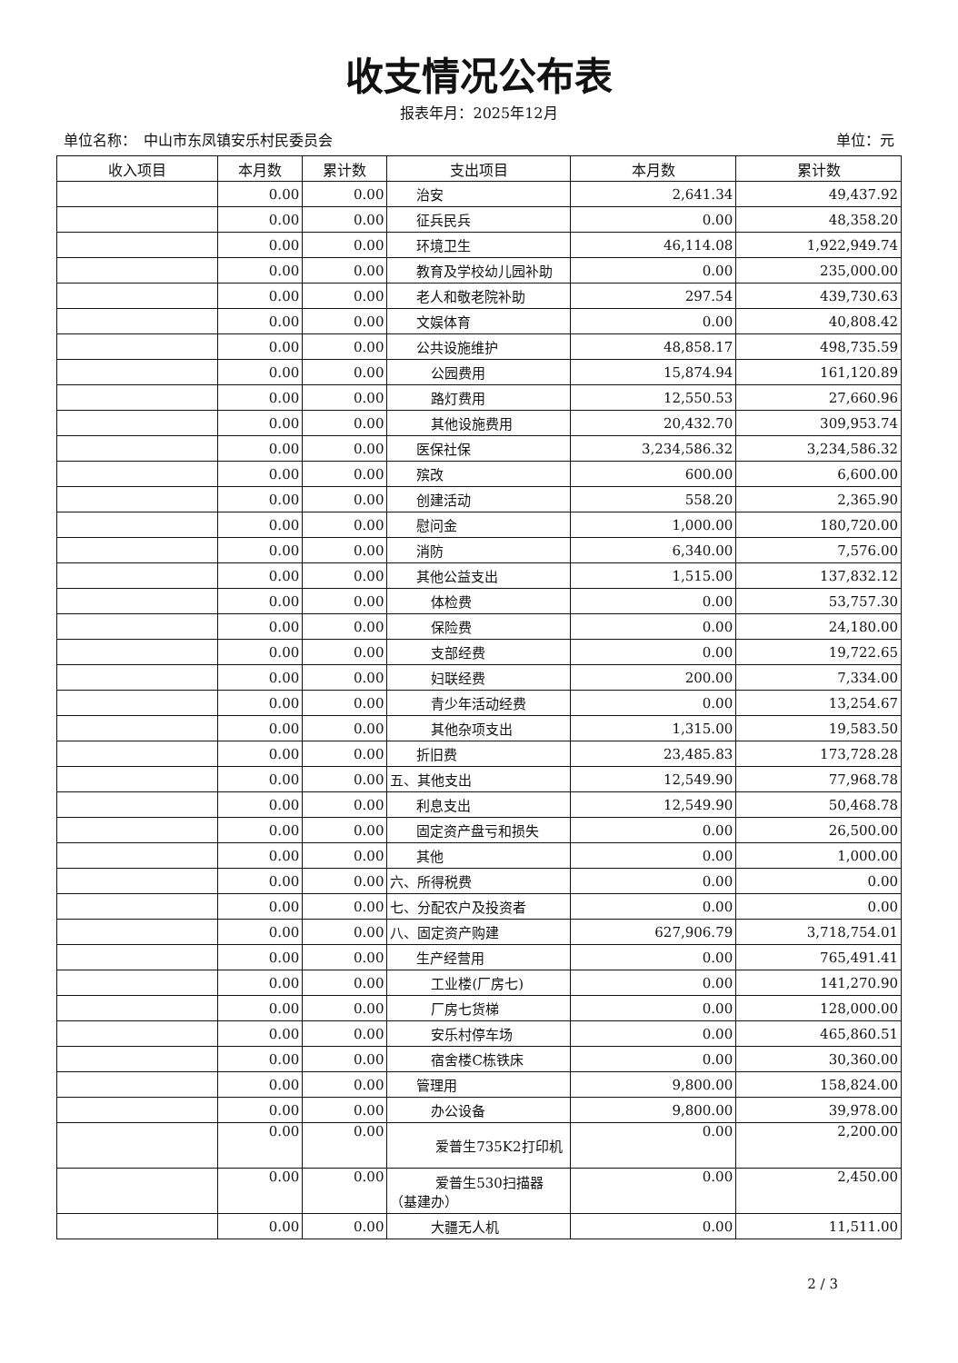收支情况公布表
报表年月：2025年12月
单位名称：　中山市东凤镇安乐村民委员会 单位：元
| 收入项目 | 本月数 | 累计数 | 支出项目 | 本月数 | 累计数 |
| --- | --- | --- | --- | --- | --- |
| | 0.00 | 0.00 | 治安 | 2,641.34 | 49,437.92 |
| | 0.00 | 0.00 | 征兵民兵 | 0.00 | 48,358.20 |
| | 0.00 | 0.00 | 环境卫生 | 46,114.08 | 1,922,949.74 |
| | 0.00 | 0.00 | 教育及学校幼儿园补助 | 0.00 | 235,000.00 |
| | 0.00 | 0.00 | 老人和敬老院补助 | 297.54 | 439,730.63 |
| | 0.00 | 0.00 | 文娱体育 | 0.00 | 40,808.42 |
| | 0.00 | 0.00 | 公共设施维护 | 48,858.17 | 498,735.59 |
| | 0.00 | 0.00 | 公园费用 | 15,874.94 | 161,120.89 |
| | 0.00 | 0.00 | 路灯费用 | 12,550.53 | 27,660.96 |
| | 0.00 | 0.00 | 其他设施费用 | 20,432.70 | 309,953.74 |
| | 0.00 | 0.00 | 医保社保 | 3,234,586.32 | 3,234,586.32 |
| | 0.00 | 0.00 | 殡改 | 600.00 | 6,600.00 |
| | 0.00 | 0.00 | 创建活动 | 558.20 | 2,365.90 |
| | 0.00 | 0.00 | 慰问金 | 1,000.00 | 180,720.00 |
| | 0.00 | 0.00 | 消防 | 6,340.00 | 7,576.00 |
| | 0.00 | 0.00 | 其他公益支出 | 1,515.00 | 137,832.12 |
| | 0.00 | 0.00 | 体检费 | 0.00 | 53,757.30 |
| | 0.00 | 0.00 | 保险费 | 0.00 | 24,180.00 |
| | 0.00 | 0.00 | 支部经费 | 0.00 | 19,722.65 |
| | 0.00 | 0.00 | 妇联经费 | 200.00 | 7,334.00 |
| | 0.00 | 0.00 | 青少年活动经费 | 0.00 | 13,254.67 |
| | 0.00 | 0.00 | 其他杂项支出 | 1,315.00 | 19,583.50 |
| | 0.00 | 0.00 | 折旧费 | 23,485.83 | 173,728.28 |
| | 0.00 | 0.00 | 五、其他支出 | 12,549.90 | 77,968.78 |
| | 0.00 | 0.00 | 利息支出 | 12,549.90 | 50,468.78 |
| | 0.00 | 0.00 | 固定资产盘亏和损失 | 0.00 | 26,500.00 |
| | 0.00 | 0.00 | 其他 | 0.00 | 1,000.00 |
| | 0.00 | 0.00 | 六、所得税费 | 0.00 | 0.00 |
| | 0.00 | 0.00 | 七、分配农户及投资者 | 0.00 | 0.00 |
| | 0.00 | 0.00 | 八、固定资产购建 | 627,906.79 | 3,718,754.01 |
| | 0.00 | 0.00 | 生产经营用 | 0.00 | 765,491.41 |
| | 0.00 | 0.00 | 工业楼(厂房七) | 0.00 | 141,270.90 |
| | 0.00 | 0.00 | 厂房七货梯 | 0.00 | 128,000.00 |
| | 0.00 | 0.00 | 安乐村停车场 | 0.00 | 465,860.51 |
| | 0.00 | 0.00 | 宿舍楼C栋铁床 | 0.00 | 30,360.00 |
| | 0.00 | 0.00 | 管理用 | 9,800.00 | 158,824.00 |
| | 0.00 | 0.00 | 办公设备 | 9,800.00 | 39,978.00 |
| | 0.00 | 0.00 | 爱普生735K2打印机 | 0.00 | 2,200.00 |
| | 0.00 | 0.00 | 爱普生530扫描器（基建办） | 0.00 | 2,450.00 |
| | 0.00 | 0.00 | 大疆无人机 | 0.00 | 11,511.00 |
2 / 3